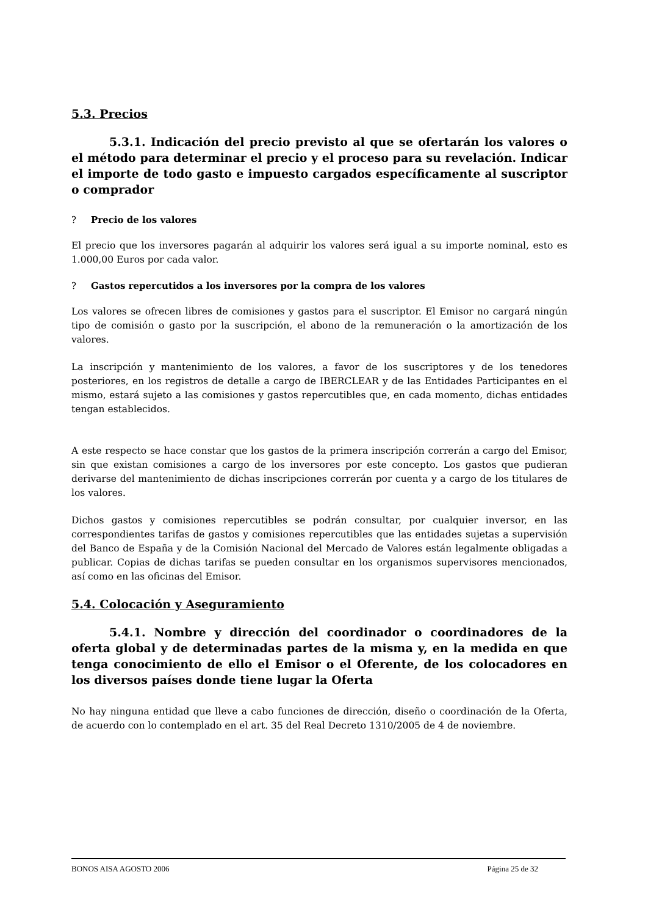5.3. Precios
5.3.1. Indicación del precio previsto al que se ofertarán los valores o el método para determinar el precio y el proceso para su revelación. Indicar el importe de todo gasto e impuesto cargados específicamente al suscriptor o comprador
? Precio de los valores
El precio que los inversores pagarán al adquirir los valores será igual a su importe nominal, esto es 1.000,00 Euros por cada valor.
? Gastos repercutidos a los inversores por la compra de los valores
Los valores se ofrecen libres de comisiones y gastos para el suscriptor. El Emisor no cargará ningún tipo de comisión o gasto por la suscripción, el abono de la remuneración o la amortización de los valores.
La inscripción y mantenimiento de los valores, a favor de los suscriptores y de los tenedores posteriores, en los registros de detalle a cargo de IBERCLEAR y de las Entidades Participantes en el mismo, estará sujeto a las comisiones y gastos repercutibles que, en cada momento, dichas entidades tengan establecidos.
A este respecto se hace constar que los gastos de la primera inscripción correrán a cargo del Emisor, sin que existan comisiones a cargo de los inversores por este concepto. Los gastos que pudieran derivarse del mantenimiento de dichas inscripciones correrán por cuenta y a cargo de los titulares de los valores.
Dichos gastos y comisiones repercutibles se podrán consultar, por cualquier inversor, en las correspondientes tarifas de gastos y comisiones repercutibles que las entidades sujetas a supervisión del Banco de España y de la Comisión Nacional del Mercado de Valores están legalmente obligadas a publicar. Copias de dichas tarifas se pueden consultar en los organismos supervisores mencionados, así como en las oficinas del Emisor.
5.4. Colocación y Aseguramiento
5.4.1. Nombre y dirección del coordinador o coordinadores de la oferta global y de determinadas partes de la misma y, en la medida en que tenga conocimiento de ello el Emisor o el Oferente, de los colocadores en los diversos países donde tiene lugar la Oferta
No hay ninguna entidad que lleve a cabo funciones de dirección, diseño o coordinación de la Oferta, de acuerdo con lo contemplado en el art. 35 del Real Decreto 1310/2005 de 4 de noviembre.
BONOS AISA AGOSTO 2006 Página 25 de 32